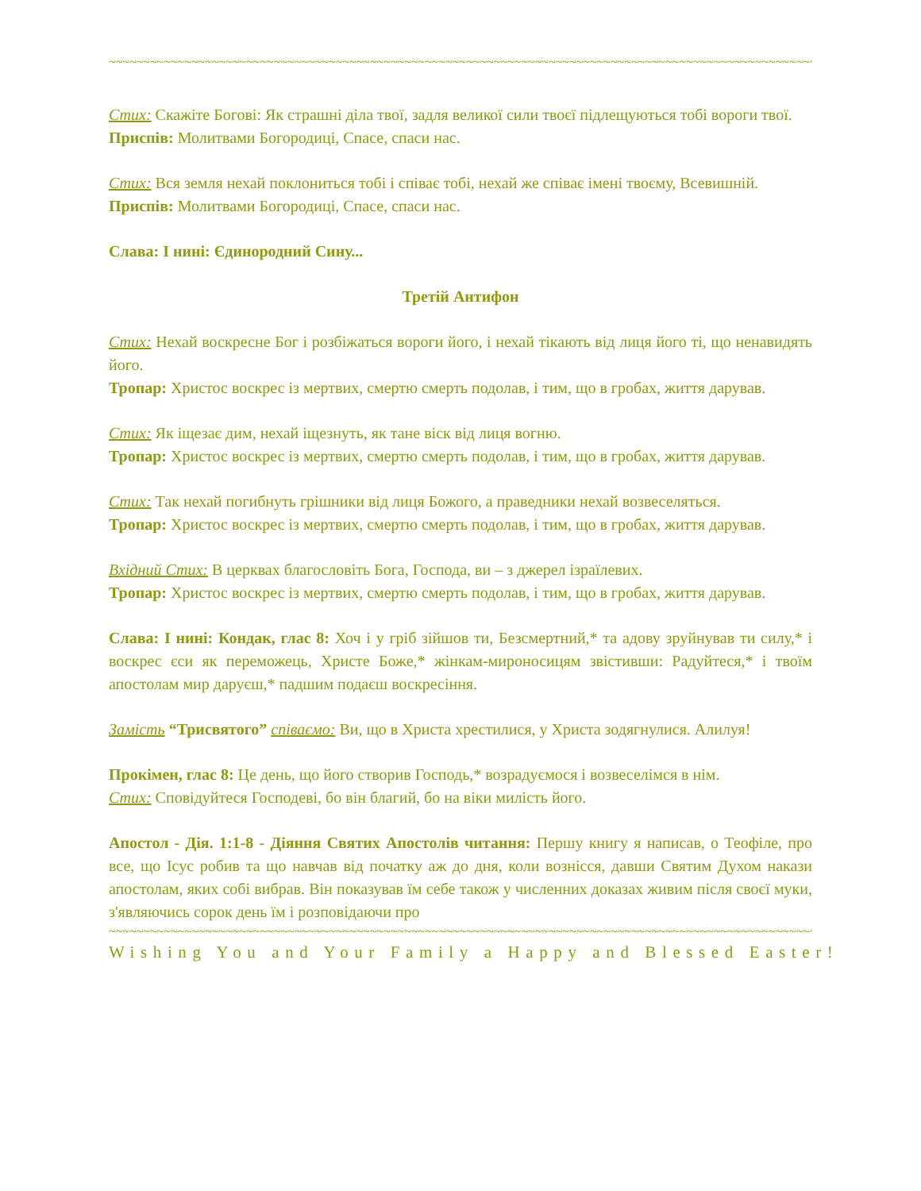~~~~~~~~~~~~~~~~~~~~~~~~~~~~~~~~~~~~~~~~~~~~~~~~~~~~~~~~~~~~~~~~~~~~~~~~~~~~~~~~~~~~~~~~~~~~~~~~~~~~~~~~~~~~~~~~
Стих: Скажіте Богові: Як страшні діла твої, задля великої сили твоєї підлещуються тобі вороги твої.
Приспів: Молитвами Богородиці, Спасе, спаси нас.
Стих: Вся земля нехай поклониться тобі і співає тобі, нехай же співає імені твоєму, Всевишній.
Приспів: Молитвами Богородиці, Спасе, спаси нас.
Слава: І нині: Єдинородний Сину...
Третій Антифон
Стих: Нехай воскресне Бог і розбіжаться вороги його, і нехай тікають від лиця його ті, що ненавидять його.
Тропар: Христос воскрес із мертвих, смертю смерть подолав, і тим, що в гробах, життя дарував.
Стих: Як іщезає дим, нехай іщезнуть, як тане віск від лиця вогню.
Тропар: Христос воскрес із мертвих, смертю смерть подолав, і тим, що в гробах, життя дарував.
Стих: Так нехай погибнуть грішники від лиця Божого, а праведники нехай возвеселяться.
Тропар: Христос воскрес із мертвих, смертю смерть подолав, і тим, що в гробах, життя дарував.
Вхідний Стих: В церквах благословіть Бога, Господа, ви – з джерел ізраїлевих.
Тропар: Христос воскрес із мертвих, смертю смерть подолав, і тим, що в гробах, життя дарував.
Слава: І нині: Кондак, глас 8: Хоч і у гріб зійшов ти, Безсмертний,* та адову зруйнував ти силу,* і воскрес єси як переможець, Христе Боже,* жінкам-мироносицям звістивши: Радуйтеся,* і твоїм апостолам мир даруєш,* падшим подаєш воскресіння.
Замість “Трисвятого” співаємо: Ви, що в Христа хрестилися, у Христа зодягнулися. Алилуя!
Прокімен, глас 8: Це день, що його створив Господь,* возрадуємося і возвеселімся в нім.
Стих: Сповідуйтеся Господеві, бо він благий, бо на віки милість його.
Апостол - Дія. 1:1-8 - Діяння Святих Апостолів читання: Першу книгу я написав, о Теофіле, про все, що Ісус робив та що навчав від початку аж до дня, коли вознісся, давши Святим Духом накази апостолам, яких собі вибрав. Він показував їм себе також у численних доказах живим після своєї муки, з'являючись сорок день їм і розповідаючи про
~~~~~~~~~~~~~~~~~~~~~~~~~~~~~~~~~~~~~~~~~~~~~~~~~~~~~~~~~~~~~~~~~~~~~~~~~~~~~~~~~~~~~~~~~~~~~~~~~~~~~~~~~~~~~~~~
Wishing You and Your Family a Happy and Blessed Easter!